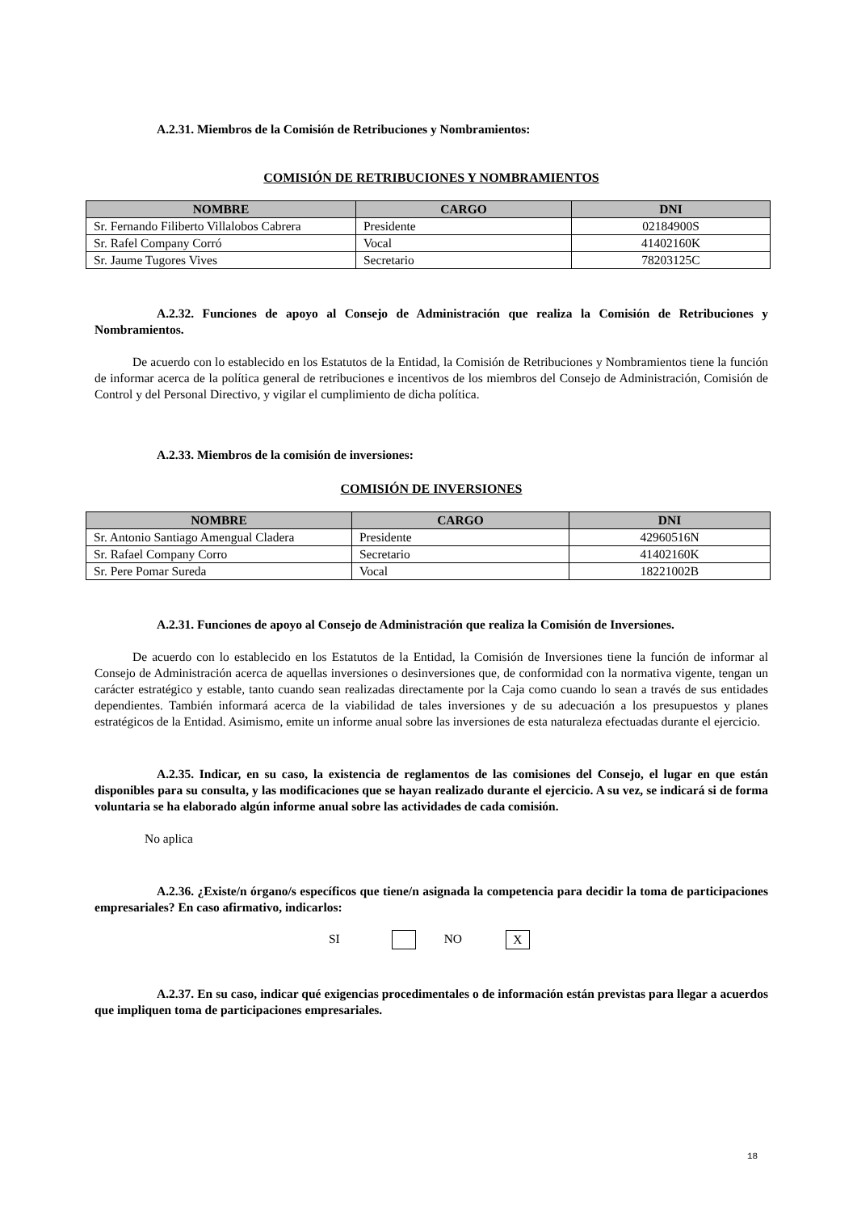A.2.31. Miembros de la Comisión de Retribuciones y Nombramientos:
COMISIÓN DE RETRIBUCIONES Y NOMBRAMIENTOS
| NOMBRE | CARGO | DNI |
| --- | --- | --- |
| Sr. Fernando Filiberto Villalobos Cabrera | Presidente | 02184900S |
| Sr. Rafel Company Corró | Vocal | 41402160K |
| Sr. Jaume Tugores Vives | Secretario | 78203125C |
A.2.32. Funciones de apoyo al Consejo de Administración que realiza la Comisión de Retribuciones y Nombramientos.
De acuerdo con lo establecido en los Estatutos de la Entidad, la Comisión de Retribuciones y Nombramientos tiene la función de informar acerca de la política general de retribuciones e incentivos de los miembros del Consejo de Administración, Comisión de Control y del Personal Directivo, y vigilar el cumplimiento de dicha política.
A.2.33. Miembros de la comisión de inversiones:
COMISIÓN DE INVERSIONES
| NOMBRE | CARGO | DNI |
| --- | --- | --- |
| Sr. Antonio Santiago Amengual Cladera | Presidente | 42960516N |
| Sr. Rafael Company Corro | Secretario | 41402160K |
| Sr. Pere Pomar Sureda | Vocal | 18221002B |
A.2.31. Funciones de apoyo al Consejo de Administración que realiza la Comisión de Inversiones.
De acuerdo con lo establecido en los Estatutos de la Entidad, la Comisión de Inversiones tiene la función de informar al Consejo de Administración acerca de aquellas inversiones o desinversiones que, de conformidad con la normativa vigente, tengan un carácter estratégico y estable, tanto cuando sean realizadas directamente por la Caja como cuando lo sean a través de sus entidades dependientes. También informará acerca de la viabilidad de tales inversiones y de su adecuación a los presupuestos y planes estratégicos de la Entidad. Asimismo, emite un informe anual sobre las inversiones de esta naturaleza efectuadas durante el ejercicio.
A.2.35. Indicar, en su caso, la existencia de reglamentos de las comisiones del Consejo, el lugar en que están disponibles para su consulta, y las modificaciones que se hayan realizado durante el ejercicio. A su vez, se indicará si de forma voluntaria se ha elaborado algún informe anual sobre las actividades de cada comisión.
No aplica
A.2.36. ¿Existe/n órgano/s específicos que tiene/n asignada la competencia para decidir la toma de participaciones empresariales? En caso afirmativo, indicarlos:
SI NO X
A.2.37. En su caso, indicar qué exigencias procedimentales o de información están previstas para llegar a acuerdos que impliquen toma de participaciones empresariales.
18